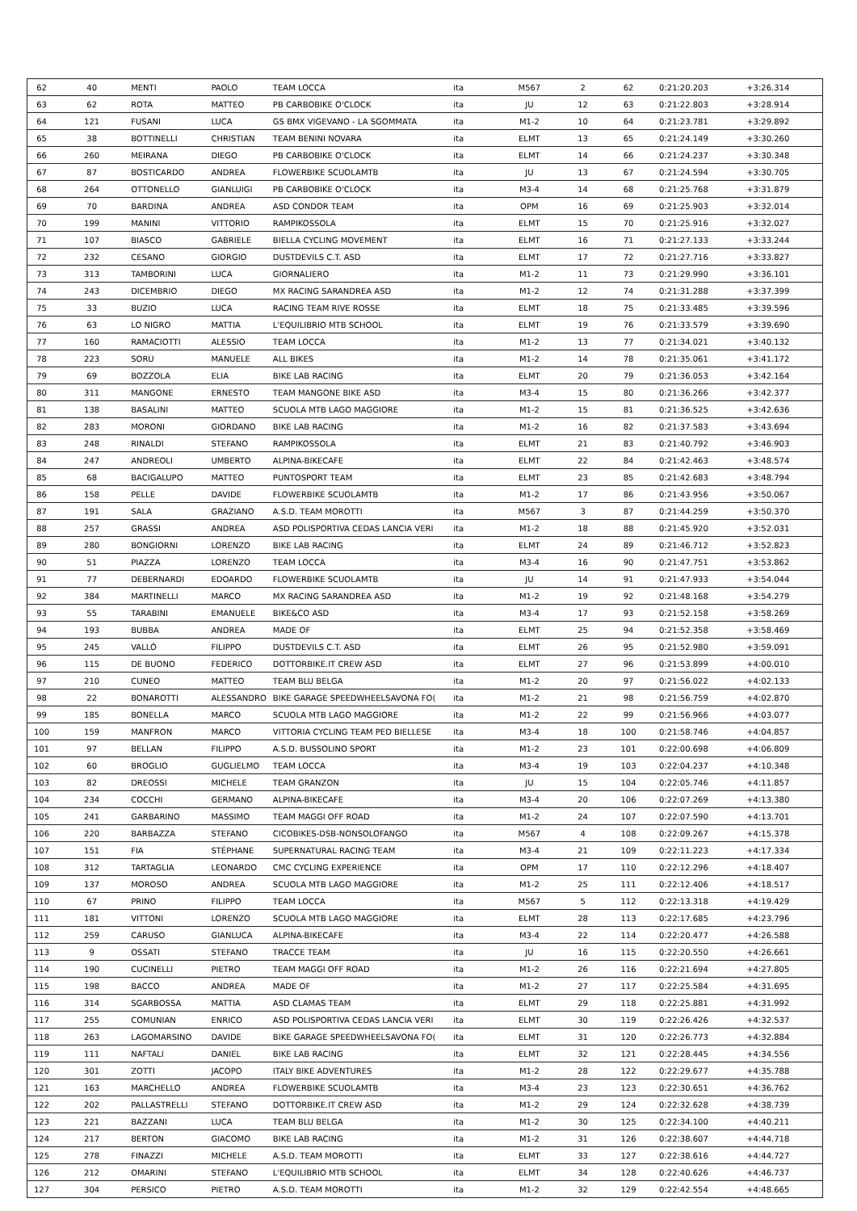| 62 | 40 | MENTI | PAOLO | TEAM LOCCA | ita | M567 | 2 | 62 | 0:21:20.203 | +3:26.314 |
| 63 | 62 | ROTA | MATTEO | PB CARBOBIKE O'CLOCK | ita | JU | 12 | 63 | 0:21:22.803 | +3:28.914 |
| 64 | 121 | FUSANI | LUCA | GS BMX VIGEVANO - LA SGOMMATA | ita | M1-2 | 10 | 64 | 0:21:23.781 | +3:29.892 |
| 65 | 38 | BOTTINELLI | CHRISTIAN | TEAM BENINI NOVARA | ita | ELMT | 13 | 65 | 0:21:24.149 | +3:30.260 |
| 66 | 260 | MEIRANA | DIEGO | PB CARBOBIKE O'CLOCK | ita | ELMT | 14 | 66 | 0:21:24.237 | +3:30.348 |
| 67 | 87 | BOSTICARDO | ANDREA | FLOWERBIKE SCUOLAMTB | ita | JU | 13 | 67 | 0:21:24.594 | +3:30.705 |
| 68 | 264 | OTTONELLO | GIANLUIGI | PB CARBOBIKE O'CLOCK | ita | M3-4 | 14 | 68 | 0:21:25.768 | +3:31.879 |
| 69 | 70 | BARDINA | ANDREA | ASD CONDOR TEAM | ita | OPM | 16 | 69 | 0:21:25.903 | +3:32.014 |
| 70 | 199 | MANINI | VITTORIO | RAMPIKOSSOLA | ita | ELMT | 15 | 70 | 0:21:25.916 | +3:32.027 |
| 71 | 107 | BIASCO | GABRIELE | BIELLA CYCLING MOVEMENT | ita | ELMT | 16 | 71 | 0:21:27.133 | +3:33.244 |
| 72 | 232 | CESANO | GIORGIO | DUSTDEVILS C.T. ASD | ita | ELMT | 17 | 72 | 0:21:27.716 | +3:33.827 |
| 73 | 313 | TAMBORINI | LUCA | GIORNALIERO | ita | M1-2 | 11 | 73 | 0:21:29.990 | +3:36.101 |
| 74 | 243 | DICEMBRIO | DIEGO | MX RACING SARANDREA ASD | ita | M1-2 | 12 | 74 | 0:21:31.288 | +3:37.399 |
| 75 | 33 | BUZIO | LUCA | RACING TEAM RIVE ROSSE | ita | ELMT | 18 | 75 | 0:21:33.485 | +3:39.596 |
| 76 | 63 | LO NIGRO | MATTIA | L'EQUILIBRIO MTB SCHOOL | ita | ELMT | 19 | 76 | 0:21:33.579 | +3:39.690 |
| 77 | 160 | RAMACIOTTI | ALESSIO | TEAM LOCCA | ita | M1-2 | 13 | 77 | 0:21:34.021 | +3:40.132 |
| 78 | 223 | SORU | MANUELE | ALL BIKES | ita | M1-2 | 14 | 78 | 0:21:35.061 | +3:41.172 |
| 79 | 69 | BOZZOLA | ELIA | BIKE LAB RACING | ita | ELMT | 20 | 79 | 0:21:36.053 | +3:42.164 |
| 80 | 311 | MANGONE | ERNESTO | TEAM MANGONE BIKE ASD | ita | M3-4 | 15 | 80 | 0:21:36.266 | +3:42.377 |
| 81 | 138 | BASALINI | MATTEO | SCUOLA MTB LAGO MAGGIORE | ita | M1-2 | 15 | 81 | 0:21:36.525 | +3:42.636 |
| 82 | 283 | MORONI | GIORDANO | BIKE LAB RACING | ita | M1-2 | 16 | 82 | 0:21:37.583 | +3:43.694 |
| 83 | 248 | RINALDI | STEFANO | RAMPIKOSSOLA | ita | ELMT | 21 | 83 | 0:21:40.792 | +3:46.903 |
| 84 | 247 | ANDREOLI | UMBERTO | ALPINA-BIKECAFE | ita | ELMT | 22 | 84 | 0:21:42.463 | +3:48.574 |
| 85 | 68 | BACIGALUPO | MATTEO | PUNTOSPORT TEAM | ita | ELMT | 23 | 85 | 0:21:42.683 | +3:48.794 |
| 86 | 158 | PELLE | DAVIDE | FLOWERBIKE SCUOLAMTB | ita | M1-2 | 17 | 86 | 0:21:43.956 | +3:50.067 |
| 87 | 191 | SALA | GRAZIANO | A.S.D. TEAM MOROTTI | ita | M567 | 3 | 87 | 0:21:44.259 | +3:50.370 |
| 88 | 257 | GRASSI | ANDREA | ASD POLISPORTIVA CEDAS LANCIA VERI | ita | M1-2 | 18 | 88 | 0:21:45.920 | +3:52.031 |
| 89 | 280 | BONGIORNI | LORENZO | BIKE LAB RACING | ita | ELMT | 24 | 89 | 0:21:46.712 | +3:52.823 |
| 90 | 51 | PIAZZA | LORENZO | TEAM LOCCA | ita | M3-4 | 16 | 90 | 0:21:47.751 | +3:53.862 |
| 91 | 77 | DEBERNARDI | EDOARDO | FLOWERBIKE SCUOLAMTB | ita | JU | 14 | 91 | 0:21:47.933 | +3:54.044 |
| 92 | 384 | MARTINELLI | MARCO | MX RACING SARANDREA ASD | ita | M1-2 | 19 | 92 | 0:21:48.168 | +3:54.279 |
| 93 | 55 | TARABINI | EMANUELE | BIKE&CO ASD | ita | M3-4 | 17 | 93 | 0:21:52.158 | +3:58.269 |
| 94 | 193 | BUBBA | ANDREA | MADE OF | ita | ELMT | 25 | 94 | 0:21:52.358 | +3:58.469 |
| 95 | 245 | VALLÓ | FILIPPO | DUSTDEVILS C.T. ASD | ita | ELMT | 26 | 95 | 0:21:52.980 | +3:59.091 |
| 96 | 115 | DE BUONO | FEDERICO | DOTTORBIKE.IT CREW ASD | ita | ELMT | 27 | 96 | 0:21:53.899 | +4:00.010 |
| 97 | 210 | CUNEO | MATTEO | TEAM BLU BELGA | ita | M1-2 | 20 | 97 | 0:21:56.022 | +4:02.133 |
| 98 | 22 | BONAROTTI | ALESSANDRO | BIKE GARAGE SPEEDWHEELSAVONA FO( | ita | M1-2 | 21 | 98 | 0:21:56.759 | +4:02.870 |
| 99 | 185 | BONELLA | MARCO | SCUOLA MTB LAGO MAGGIORE | ita | M1-2 | 22 | 99 | 0:21:56.966 | +4:03.077 |
| 100 | 159 | MANFRON | MARCO | VITTORIA CYCLING TEAM PED BIELLESE | ita | M3-4 | 18 | 100 | 0:21:58.746 | +4:04.857 |
| 101 | 97 | BELLAN | FILIPPO | A.S.D. BUSSOLINO SPORT | ita | M1-2 | 23 | 101 | 0:22:00.698 | +4:06.809 |
| 102 | 60 | BROGLIO | GUGLIELMO | TEAM LOCCA | ita | M3-4 | 19 | 103 | 0:22:04.237 | +4:10.348 |
| 103 | 82 | DREOSSI | MICHELE | TEAM GRANZON | ita | JU | 15 | 104 | 0:22:05.746 | +4:11.857 |
| 104 | 234 | COCCHI | GERMANO | ALPINA-BIKECAFE | ita | M3-4 | 20 | 106 | 0:22:07.269 | +4:13.380 |
| 105 | 241 | GARBARINO | MASSIMO | TEAM MAGGI OFF ROAD | ita | M1-2 | 24 | 107 | 0:22:07.590 | +4:13.701 |
| 106 | 220 | BARBAZZA | STEFANO | CICOBIKES-DSB-NONSOLOFANGO | ita | M567 | 4 | 108 | 0:22:09.267 | +4:15.378 |
| 107 | 151 | FIA | STÉPHANE | SUPERNATURAL RACING TEAM | ita | M3-4 | 21 | 109 | 0:22:11.223 | +4:17.334 |
| 108 | 312 | TARTAGLIA | LEONARDO | CMC CYCLING EXPERIENCE | ita | OPM | 17 | 110 | 0:22:12.296 | +4:18.407 |
| 109 | 137 | MOROSO | ANDREA | SCUOLA MTB LAGO MAGGIORE | ita | M1-2 | 25 | 111 | 0:22:12.406 | +4:18.517 |
| 110 | 67 | PRINO | FILIPPO | TEAM LOCCA | ita | M567 | 5 | 112 | 0:22:13.318 | +4:19.429 |
| 111 | 181 | VITTONI | LORENZO | SCUOLA MTB LAGO MAGGIORE | ita | ELMT | 28 | 113 | 0:22:17.685 | +4:23.796 |
| 112 | 259 | CARUSO | GIANLUCA | ALPINA-BIKECAFE | ita | M3-4 | 22 | 114 | 0:22:20.477 | +4:26.588 |
| 113 | 9 | OSSATI | STEFANO | TRACCE TEAM | ita | JU | 16 | 115 | 0:22:20.550 | +4:26.661 |
| 114 | 190 | CUCINELLI | PIETRO | TEAM MAGGI OFF ROAD | ita | M1-2 | 26 | 116 | 0:22:21.694 | +4:27.805 |
| 115 | 198 | BACCO | ANDREA | MADE OF | ita | M1-2 | 27 | 117 | 0:22:25.584 | +4:31.695 |
| 116 | 314 | SGARBOSSA | MATTIA | ASD CLAMAS TEAM | ita | ELMT | 29 | 118 | 0:22:25.881 | +4:31.992 |
| 117 | 255 | COMUNIAN | ENRICO | ASD POLISPORTIVA CEDAS LANCIA VERI | ita | ELMT | 30 | 119 | 0:22:26.426 | +4:32.537 |
| 118 | 263 | LAGOMARSINO | DAVIDE | BIKE GARAGE SPEEDWHEELSAVONA FO( | ita | ELMT | 31 | 120 | 0:22:26.773 | +4:32.884 |
| 119 | 111 | NAFTALI | DANIEL | BIKE LAB RACING | ita | ELMT | 32 | 121 | 0:22:28.445 | +4:34.556 |
| 120 | 301 | ZOTTI | JACOPO | ITALY BIKE ADVENTURES | ita | M1-2 | 28 | 122 | 0:22:29.677 | +4:35.788 |
| 121 | 163 | MARCHELLO | ANDREA | FLOWERBIKE SCUOLAMTB | ita | M3-4 | 23 | 123 | 0:22:30.651 | +4:36.762 |
| 122 | 202 | PALLASTRELLI | STEFANO | DOTTORBIKE.IT CREW ASD | ita | M1-2 | 29 | 124 | 0:22:32.628 | +4:38.739 |
| 123 | 221 | BAZZANI | LUCA | TEAM BLU BELGA | ita | M1-2 | 30 | 125 | 0:22:34.100 | +4:40.211 |
| 124 | 217 | BERTON | GIACOMO | BIKE LAB RACING | ita | M1-2 | 31 | 126 | 0:22:38.607 | +4:44.718 |
| 125 | 278 | FINAZZI | MICHELE | A.S.D. TEAM MOROTTI | ita | ELMT | 33 | 127 | 0:22:38.616 | +4:44.727 |
| 126 | 212 | OMARINI | STEFANO | L'EQUILIBRIO MTB SCHOOL | ita | ELMT | 34 | 128 | 0:22:40.626 | +4:46.737 |
| 127 | 304 | PERSICO | PIETRO | A.S.D. TEAM MOROTTI | ita | M1-2 | 32 | 129 | 0:22:42.554 | +4:48.665 |